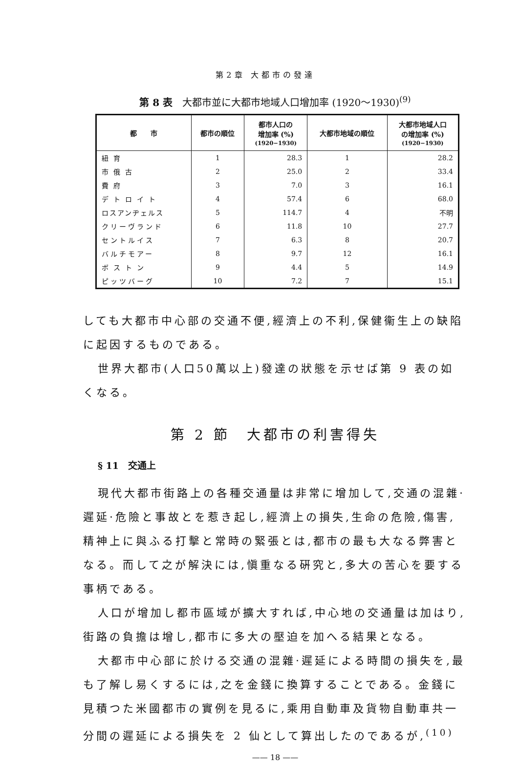第2章 大都市の發達
第 8 表　大都市並に大都市地域人口增加率 (1920〜1930)<sup>(9)</sup>
| 都 市 | 都市の順位 | 都市人口の 增加率 (%) (1920−1930) | 大都市地域の順位 | 大都市地域人口 の增加率 (%) (1920−1930) |
| --- | --- | --- | --- | --- |
| 紐育 | 1 | 28.3 | 1 | 28.2 |
| 市俄古 | 2 | 25.0 | 2 | 33.4 |
| 費府 | 3 | 7.0 | 3 | 16.1 |
| デトロイト | 4 | 57.4 | 6 | 68.0 |
| ロスアンヂェルス | 5 | 114.7 | 4 | 不明 |
| クリーヴランド | 6 | 11.8 | 10 | 27.7 |
| セントルイス | 7 | 6.3 | 8 | 20.7 |
| バルチモアー | 8 | 9.7 | 12 | 16.1 |
| ボストン | 9 | 4.4 | 5 | 14.9 |
| ピッツバーグ | 10 | 7.2 | 7 | 15.1 |
しても大都市中心部の交通不便,經濟上の不利,保健衞生上の缺陷に起因するものである。
世界大都市(人口50萬以上)發達の狀態を示せば第 9 表の如くなる。
第 2 節　大都市の利害得失
§ 11　交通上
現代大都市街路上の各種交通量は非常に增加して,交通の混雜·遲延·危險と事故とを惹き起し,經濟上の損失,生命の危險,傷害,精神上に與ふる打擊と常時の緊張とは,都市の最も大なる弊害となる。而して之が解決には,愼重なる硏究と,多大の苦心を要する事柄である。
人口が增加し都市區域が擴大すれば,中心地の交通量は加はり,街路の負擔は增し,都市に多大の壓迫を加へる結果となる。
大都市中心部に於ける交通の混雜·遲延による時間の損失を,最も了解し易くするには,之を金錢に換算することである。金錢に見積つた米國都市の實例を見るに,乘用自動車及貨物自動車共一分間の遲延による損失を 2 仙として算出したのであるが,<sup>(10)</sup>
—— 18 ——